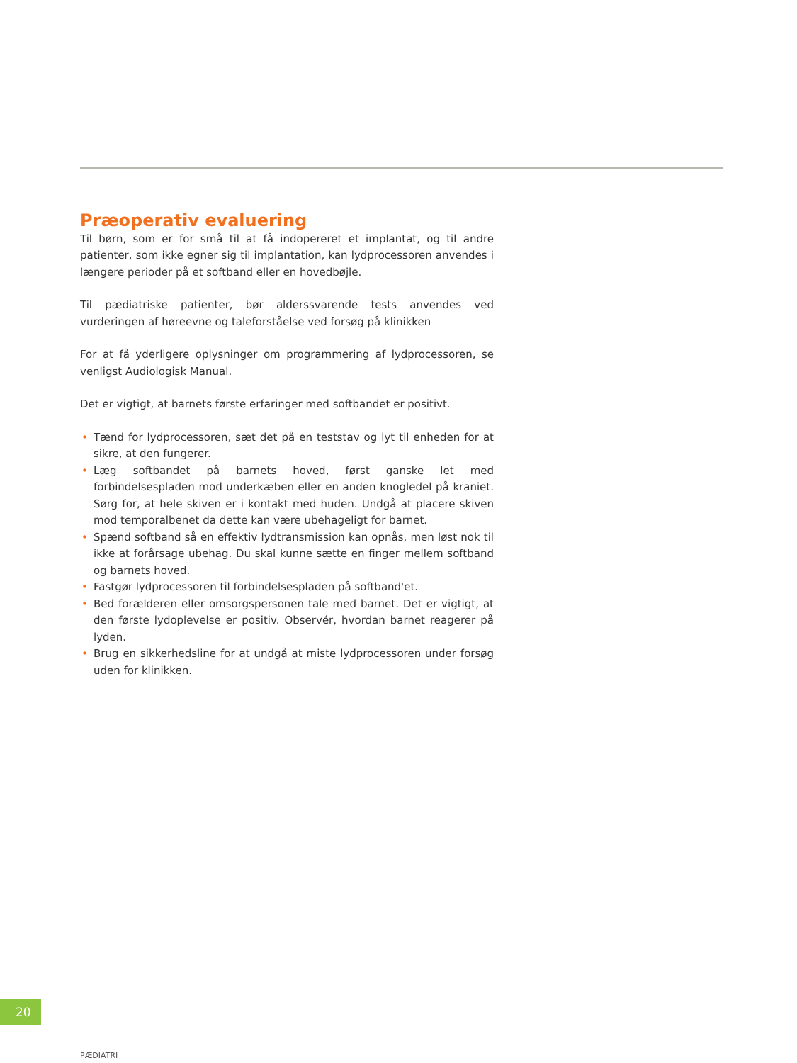Præoperativ evaluering
Til børn, som er for små til at få indopereret et implantat, og til andre patienter, som ikke egner sig til implantation, kan lydprocessoren anvendes i længere perioder på et softband eller en hovedbøjle.
Til pædiatriske patienter, bør alderssvarende tests anvendes ved vurderingen af høreevne og taleforståelse ved forsøg på klinikken
For at få yderligere oplysninger om programmering af lydprocessoren, se venligst Audiologisk Manual.
Det er vigtigt, at barnets første erfaringer med softbandet er positivt.
• Tænd for lydprocessoren, sæt det på en teststav og lyt til enheden for at sikre, at den fungerer.
• Læg softbandet på barnets hoved, først ganske let med forbindelsespladen mod underkæben eller en anden knogledel på kraniet. Sørg for, at hele skiven er i kontakt med huden. Undgå at placere skiven mod temporalbenet da dette kan være ubehageligt for barnet.
• Spænd softband så en effektiv lydtransmission kan opnås, men løst nok til ikke at forårsage ubehag. Du skal kunne sætte en finger mellem softband og barnets hoved.
• Fastgør lydprocessoren til forbindelsespladen på softband'et.
• Bed forælderen eller omsorgspersonen tale med barnet. Det er vigtigt, at den første lydoplevelse er positiv. Observér, hvordan barnet reagerer på lyden.
• Brug en sikkerhedsline for at undgå at miste lydprocessoren under forsøg uden for klinikken.
20
PÆDIATRI